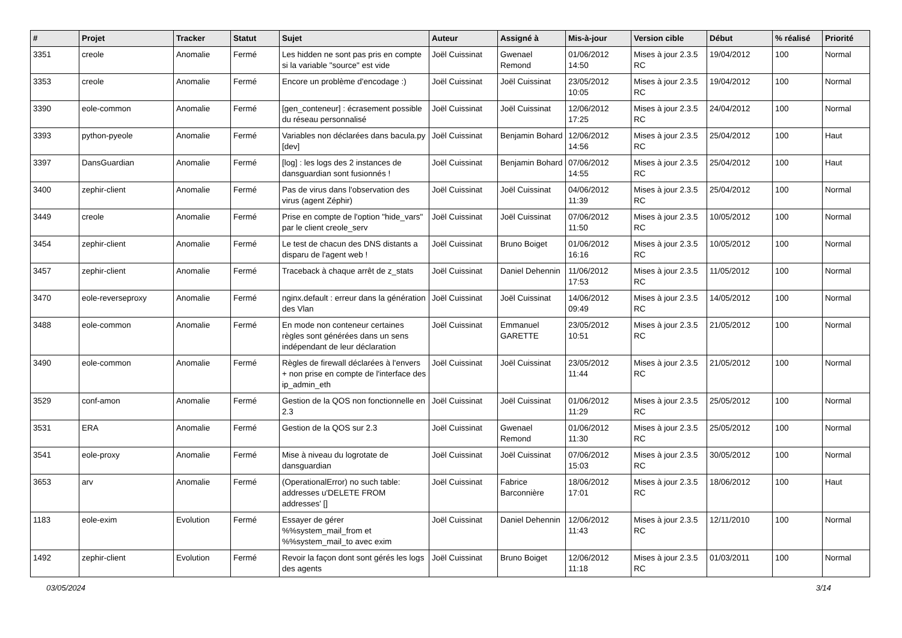| # | Projet | Tracker | Statut | Sujet | Auteur | Assigné à | Mis-à-jour | Version cible | Début | % réalisé | Priorité |
| --- | --- | --- | --- | --- | --- | --- | --- | --- | --- | --- | --- |
| 3351 | creole | Anomalie | Fermé | Les hidden ne sont pas pris en compte si la variable "source" est vide | Joël Cuissinat | Gwenael Remond | 01/06/2012 14:50 | Mises à jour 2.3.5 RC | 19/04/2012 | 100 | Normal |
| 3353 | creole | Anomalie | Fermé | Encore un problème d'encodage :) | Joël Cuissinat | Joël Cuissinat | 23/05/2012 10:05 | Mises à jour 2.3.5 RC | 19/04/2012 | 100 | Normal |
| 3390 | eole-common | Anomalie | Fermé | [gen_conteneur] : écrasement possible du réseau personnalisé | Joël Cuissinat | Joël Cuissinat | 12/06/2012 17:25 | Mises à jour 2.3.5 RC | 24/04/2012 | 100 | Normal |
| 3393 | python-pyeole | Anomalie | Fermé | Variables non déclarées dans bacula.py [dev] | Joël Cuissinat | Benjamin Bohard | 12/06/2012 14:56 | Mises à jour 2.3.5 RC | 25/04/2012 | 100 | Haut |
| 3397 | DansGuardian | Anomalie | Fermé | [log] : les logs des 2 instances de dansguardian sont fusionnés ! | Joël Cuissinat | Benjamin Bohard | 07/06/2012 14:55 | Mises à jour 2.3.5 RC | 25/04/2012 | 100 | Haut |
| 3400 | zephir-client | Anomalie | Fermé | Pas de virus dans l'observation des virus (agent Zéphir) | Joël Cuissinat | Joël Cuissinat | 04/06/2012 11:39 | Mises à jour 2.3.5 RC | 25/04/2012 | 100 | Normal |
| 3449 | creole | Anomalie | Fermé | Prise en compte de l'option "hide_vars" par le client creole_serv | Joël Cuissinat | Joël Cuissinat | 07/06/2012 11:50 | Mises à jour 2.3.5 RC | 10/05/2012 | 100 | Normal |
| 3454 | zephir-client | Anomalie | Fermé | Le test de chacun des DNS distants a disparu de l'agent web ! | Joël Cuissinat | Bruno Boiget | 01/06/2012 16:16 | Mises à jour 2.3.5 RC | 10/05/2012 | 100 | Normal |
| 3457 | zephir-client | Anomalie | Fermé | Traceback à chaque arrêt de z_stats | Joël Cuissinat | Daniel Dehennin | 11/06/2012 17:53 | Mises à jour 2.3.5 RC | 11/05/2012 | 100 | Normal |
| 3470 | eole-reverseproxy | Anomalie | Fermé | nginx.default : erreur dans la génération des Vlan | Joël Cuissinat | Joël Cuissinat | 14/06/2012 09:49 | Mises à jour 2.3.5 RC | 14/05/2012 | 100 | Normal |
| 3488 | eole-common | Anomalie | Fermé | En mode non conteneur certaines règles sont générées dans un sens indépendant de leur déclaration | Joël Cuissinat | Emmanuel GARETTE | 23/05/2012 10:51 | Mises à jour 2.3.5 RC | 21/05/2012 | 100 | Normal |
| 3490 | eole-common | Anomalie | Fermé | Règles de firewall déclarées à l'envers + non prise en compte de l'interface des ip_admin_eth | Joël Cuissinat | Joël Cuissinat | 23/05/2012 11:44 | Mises à jour 2.3.5 RC | 21/05/2012 | 100 | Normal |
| 3529 | conf-amon | Anomalie | Fermé | Gestion de la QOS non fonctionnelle en 2.3 | Joël Cuissinat | Joël Cuissinat | 01/06/2012 11:29 | Mises à jour 2.3.5 RC | 25/05/2012 | 100 | Normal |
| 3531 | ERA | Anomalie | Fermé | Gestion de la QOS sur 2.3 | Joël Cuissinat | Gwenael Remond | 01/06/2012 11:30 | Mises à jour 2.3.5 RC | 25/05/2012 | 100 | Normal |
| 3541 | eole-proxy | Anomalie | Fermé | Mise à niveau du logrotate de dansguardian | Joël Cuissinat | Joël Cuissinat | 07/06/2012 15:03 | Mises à jour 2.3.5 RC | 30/05/2012 | 100 | Normal |
| 3653 | arv | Anomalie | Fermé | (OperationalError) no such table: addresses u'DELETE FROM addresses' [] | Joël Cuissinat | Fabrice Barconnière | 18/06/2012 17:01 | Mises à jour 2.3.5 RC | 18/06/2012 | 100 | Haut |
| 1183 | eole-exim | Evolution | Fermé | Essayer de gérer %%system_mail_from et %%system_mail_to avec exim | Joël Cuissinat | Daniel Dehennin | 12/06/2012 11:43 | Mises à jour 2.3.5 RC | 12/11/2010 | 100 | Normal |
| 1492 | zephir-client | Evolution | Fermé | Revoir la façon dont sont gérés les logs des agents | Joël Cuissinat | Bruno Boiget | 12/06/2012 11:18 | Mises à jour 2.3.5 RC | 01/03/2011 | 100 | Normal |
03/05/2024 3/14